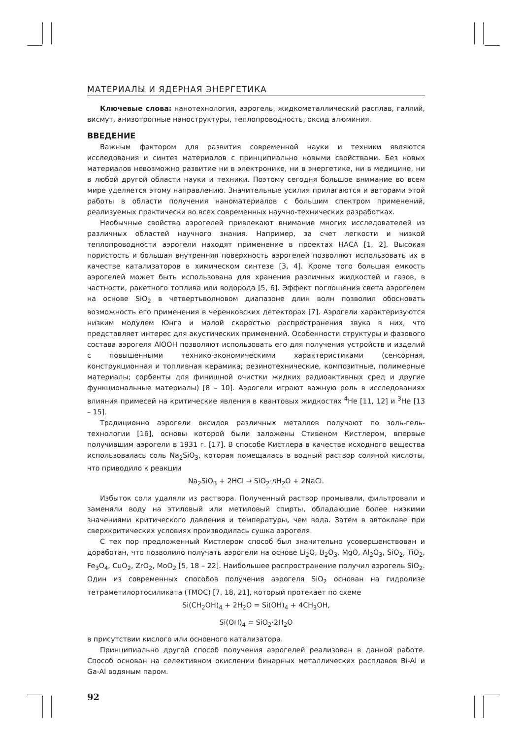МАТЕРИАЛЫ И ЯДЕРНАЯ ЭНЕРГЕТИКА
Ключевые слова: нанотехнология, аэрогель, жидкометаллический расплав, галлий, висмут, анизотропные наноструктуры, теплопроводность, оксид алюминия.
ВВЕДЕНИЕ
Важным фактором для развития современной науки и техники являются исследования и синтез материалов с принципиально новыми свойствами. Без новых материалов невозможно развитие ни в электронике, ни в энергетике, ни в медицине, ни в любой другой области науки и техники. Поэтому сегодня большое внимание во всем мире уделяется этому направлению. Значительные усилия прилагаются и авторами этой работы в области получения наноматериалов с большим спектром применений, реализуемых практически во всех современных научно-технических разработках.
Необычные свойства аэрогелей привлекают внимание многих исследователей из различных областей научного знания. Например, за счет легкости и низкой теплопроводности аэрогели находят применение в проектах НАСА [1, 2]. Высокая пористость и большая внутренняя поверхность аэрогелей позволяют использовать их в качестве катализаторов в химическом синтезе [3, 4]. Кроме того большая емкость аэрогелей может быть использована для хранения различных жидкостей и газов, в частности, ракетного топлива или водорода [5, 6]. Эффект поглощения света аэрогелем на основе SiO<sub>2</sub> в четвертьволновом диапазоне длин волн позволил обосновать возможность его применения в черенковских детекторах [7]. Аэрогели характеризуются низким модулем Юнга и малой скоростью распространения звука в них, что представляет интерес для акустических применений. Особенности структуры и фазового состава аэрогеля AlOOH позволяют использовать его для получения устройств и изделий с повышенными технико-экономическими характеристиками (сенсорная, конструкционная и топливная керамика; резинотехнические, композитные, полимерные материалы; сорбенты для финишной очистки жидких радиоактивных сред и другие функциональные материалы) [8 – 10]. Аэрогели играют важную роль в исследованиях влияния примесей на критические явления в квантовых жидкостях <sup>4</sup>He [11, 12] и <sup>3</sup>He [13 – 15].
Традиционно аэрогели оксидов различных металлов получают по золь-гель-технологии [16], основы которой были заложены Стивеном Кистлером, впервые получившим аэрогели в 1931 г. [17]. В способе Кистлера в качестве исходного вещества использовалась соль Na<sub>2</sub>SiO<sub>3</sub>, которая помещалась в водный раствор соляной кислоты, что приводило к реакции
Na<sub>2</sub>SiO<sub>3</sub> + 2HCl → SiO<sub>2</sub>·n H<sub>2</sub>O + 2NaCl.
Избыток соли удаляли из раствора. Полученный раствор промывали, фильтровали и заменяли воду на этиловый или метиловый спирты, обладающие более низкими значениями критического давления и температуры, чем вода. Затем в автоклаве при сверхкритических условиях производилась сушка аэрогеля.
С тех пор предложенный Кистлером способ был значительно усовершенствован и доработан, что позволило получать аэрогели на основе Li<sub>2</sub>O, B<sub>2</sub>O<sub>3</sub>, MgO, Al<sub>2</sub>O<sub>3</sub>, SiO<sub>2</sub>, TiO<sub>2</sub>, Fe<sub>3</sub>O<sub>4</sub>, CuO<sub>2</sub>, ZrO<sub>2</sub>, MoO<sub>2</sub> [5, 18 – 22]. Наибольшее распространение получил аэрогель SiO<sub>2</sub>. Один из современных способов получения аэрогеля SiO<sub>2</sub> основан на гидролизе тетраметилортосиликата (TMOC) [7, 18, 21], который протекает по схеме
Si(CH<sub>2</sub>OH)<sub>4</sub> + 2H<sub>2</sub>O = Si(OH)<sub>4</sub> + 4CH<sub>3</sub>OH,
Si(OH)<sub>4</sub> = SiO<sub>2</sub>·2H<sub>2</sub>O
в присутствии кислого или основного катализатора.
Принципиально другой способ получения аэрогелей реализован в данной работе. Способ основан на селективном окислении бинарных металлических расплавов Bi-Al и Ga-Al водяным паром.
92